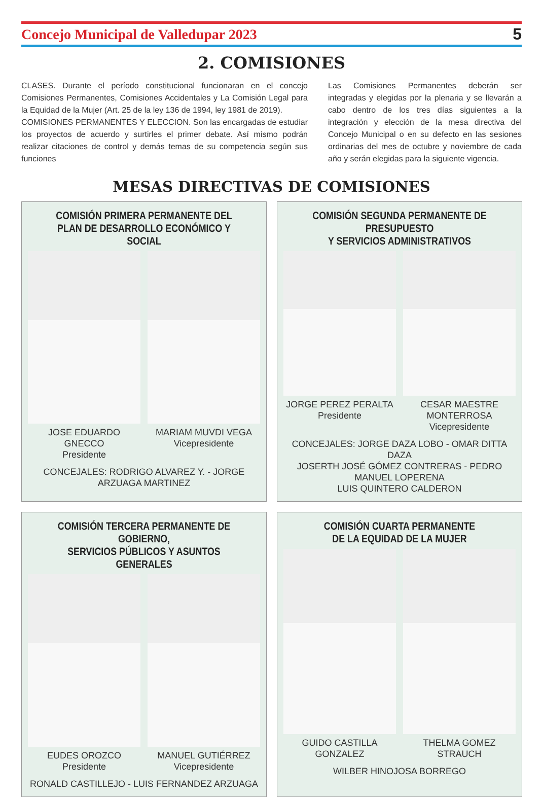Concejo Municipal de Valledupar 2023 5
2. COMISIONES
CLASES. Durante el período constitucional funcionaran en el concejo Comisiones Permanentes, Comisiones Accidentales y La Comisión Legal para la Equidad de la Mujer (Art. 25 de la ley 136 de 1994, ley 1981 de 2019).
COMISIONES PERMANENTES Y ELECCION. Son las encargadas de estudiar los proyectos de acuerdo y surtirles el primer debate. Así mismo podrán realizar citaciones de control y demás temas de su competencia según sus funciones
Las Comisiones Permanentes deberán ser integradas y elegidas por la plenaria y se llevarán a cabo dentro de los tres días siguientes a la integración y elección de la mesa directiva del Concejo Municipal o en su defecto en las sesiones ordinarias del mes de octubre y noviembre de cada año y serán elegidas para la siguiente vigencia.
MESAS DIRECTIVAS DE COMISIONES
COMISIÓN PRIMERA PERMANENTE DEL
PLAN DE DESARROLLO ECONÓMICO Y SOCIAL
JOSE EDUARDO GNECCO
Presidente
MARIAM MUVDI VEGA
Vicepresidente
CONCEJALES: RODRIGO ALVAREZ Y. - JORGE ARZUAGA MARTINEZ
COMISIÓN SEGUNDA PERMANENTE DE PRESUPUESTO
Y SERVICIOS ADMINISTRATIVOS
JORGE PEREZ PERALTA
Presidente
CESAR MAESTRE MONTERROSA
Vicepresidente
CONCEJALES: JORGE DAZA LOBO - OMAR DITTA DAZA
JOSERTH JOSÉ GÓMEZ CONTRERAS - PEDRO MANUEL LOPERENA
LUIS QUINTERO CALDERON
COMISIÓN TERCERA PERMANENTE DE GOBIERNO,
SERVICIOS PÚBLICOS Y ASUNTOS GENERALES
EUDES OROZCO
Presidente
MANUEL GUTIÉRREZ
Vicepresidente
RONALD CASTILLEJO - LUIS FERNANDEZ ARZUAGA
COMISIÓN CUARTA PERMANENTE
DE LA EQUIDAD DE LA MUJER
GUIDO CASTILLA GONZALEZ
THELMA GOMEZ STRAUCH
WILBER HINOJOSA BORREGO